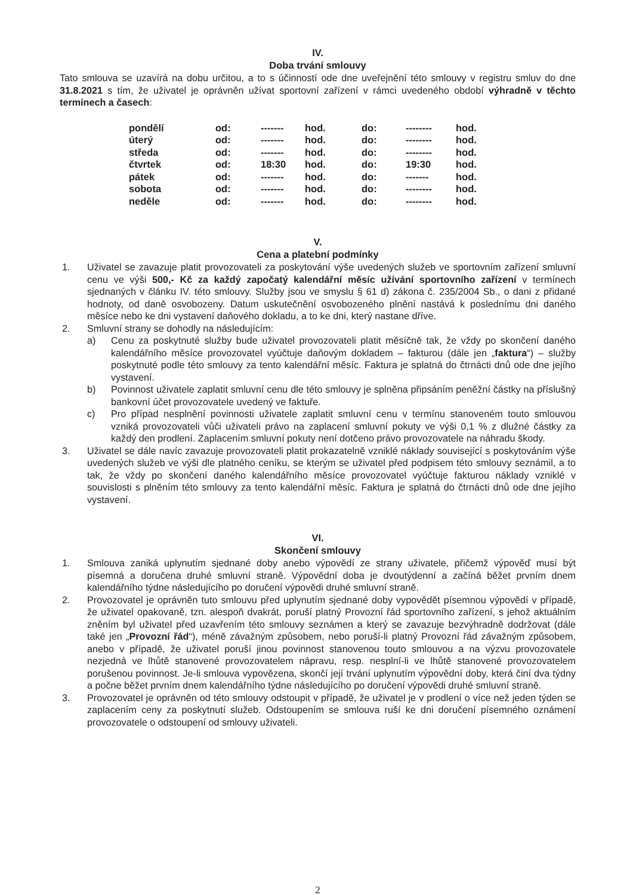IV.
Doba trvání smlouvy
Tato smlouva se uzavírá na dobu určitou, a to s účinností ode dne uveřejnění této smlouvy v registru smluv do dne 31.8.2021 s tím, že uživatel je oprávněn užívat sportovní zařízení v rámci uvedeného období výhradně v těchto termínech a časech:
| pondělí | od: | ------- | hod. | do: | -------- | hod. |
| úterý | od: | ------- | hod. | do: | -------- | hod. |
| středa | od: | ------- | hod. | do: | -------- | hod. |
| čtvrtek | od: | 18:30 | hod. | do: | 19:30 | hod. |
| pátek | od: | ------- | hod. | do: | ------- | hod. |
| sobota | od: | ------- | hod. | do: | -------- | hod. |
| neděle | od: | ------- | hod. | do: | -------- | hod. |
V.
Cena a platební podmínky
1. Uživatel se zavazuje platit provozovateli za poskytování výše uvedených služeb ve sportovním zařízení smluvní cenu ve výši 500,- Kč za každý započatý kalendářní měsíc užívání sportovního zařízení v termínech sjednaných v článku IV. této smlouvy. Služby jsou ve smyslu § 61 d) zákona č. 235/2004 Sb., o dani z přidané hodnoty, od daně osvobozeny. Datum uskutečnění osvobozeného plnění nastává k poslednímu dni daného měsíce nebo ke dni vystavení daňového dokladu, a to ke dni, který nastane dříve.
2. Smluvní strany se dohodly na následujícím:
a) Cenu za poskytnuté služby bude uživatel provozovateli platit měsíčně tak, že vždy po skončení daného kalendářního měsíce provozovatel vyúčtuje daňovým dokladem – fakturou (dále jen „faktura“) – služby poskytnuté podle této smlouvy za tento kalendářní měsíc. Faktura je splatná do čtrnácti dnů ode dne jejího vystavení.
b) Povinnost uživatele zaplatit smluvní cenu dle této smlouvy je splněna připsáním peněžní částky na příslušný bankovní účet provozovatele uvedený ve faktuře.
c) Pro případ nesplnění povinnosti uživatele zaplatit smluvní cenu v termínu stanoveném touto smlouvou vzniká provozovateli vůči uživateli právo na zaplacení smluvní pokuty ve výši 0,1 % z dlužné částky za každý den prodlení. Zaplacením smluvní pokuty není dotčeno právo provozovatele na náhradu škody.
3. Uživatel se dále navíc zavazuje provozovateli platit prokazatelně vzniklé náklady související s poskytováním výše uvedených služeb ve výši dle platného ceníku, se kterým se uživatel před podpisem této smlouvy seznámil, a to tak, že vždy po skončení daného kalendářního měsíce provozovatel vyúčtuje fakturou náklady vzniklé v souvislosti s plněním této smlouvy za tento kalendářní měsíc. Faktura je splatná do čtrnácti dnů ode dne jejího vystavení.
VI.
Skončení smlouvy
1. Smlouva zaniká uplynutím sjednané doby anebo výpovědí ze strany uživatele, přičemž výpověď musí být písemná a doručena druhé smluvní straně. Výpovědní doba je dvoutýdenní a začíná běžet prvním dnem kalendářního týdne následujícího po doručení výpovědi druhé smluvní straně.
2. Provozovatel je oprávněn tuto smlouvu před uplynutím sjednané doby vypovědět písemnou výpovědí v případě, že uživatel opakovaně, tzn. alespoň dvakrát, poruší platný Provozní řád sportovního zařízení, s jehož aktuálním zněním byl uživatel před uzavřením této smlouvy seznámen a který se zavazuje bezvýhradně dodržovat (dále také jen „Provozní řád“), méně závažným způsobem, nebo poruší-li platný Provozní řád závažným způsobem, anebo v případě, že uživatel poruší jinou povinnost stanovenou touto smlouvou a na výzvu provozovatele nezjedná ve lhůtě stanovené provozovatelem nápravu, resp. nesplní-li ve lhůtě stanovené provozovatelem porušenou povinnost. Je-li smlouva vypovězena, skončí její trvání uplynutím výpovědní doby, která činí dva týdny a počne běžet prvním dnem kalendářního týdne následujícího po doručení výpovědi druhé smluvní straně.
3. Provozovatel je oprávněn od této smlouvy odstoupit v případě, že uživatel je v prodlení o více než jeden týden se zaplacením ceny za poskytnutí služeb. Odstoupením se smlouva ruší ke dni doručení písemného oznámení provozovatele o odstoupení od smlouvy uživateli.
2